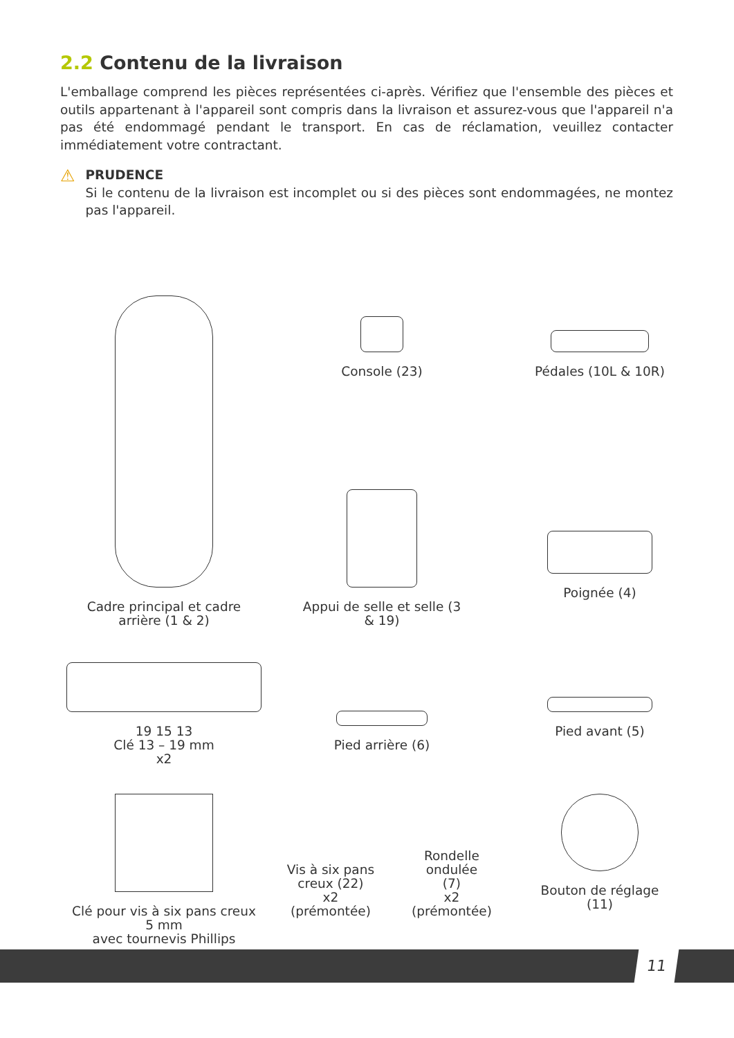2.2 Contenu de la livraison
L'emballage comprend les pièces représentées ci-après. Vérifiez que l'ensemble des pièces et outils appartenant à l'appareil sont compris dans la livraison et assurez-vous que l'appareil n'a pas été endommagé pendant le transport. En cas de réclamation, veuillez contacter immédiatement votre contractant.
⚠
PRUDENCE
Si le contenu de la livraison est incomplet ou si des pièces sont endommagées, ne montez pas l'appareil.
Cadre principal et cadre
arrière (1 & 2)
Console (23)
Pédales (10L & 10R)
Appui de selle et selle (3
& 19)
Poignée (4)
19 15 13
Clé 13 – 19 mm
x2
Pied arrière (6)
Pied avant (5)
Clé pour vis à six pans creux
5 mm
avec tournevis Phillips
Vis à six pans creux (22)
x2
(prémontée)
Rondelle ondulée
(7)
x2
(prémontée)
Bouton de réglage
(11)
11